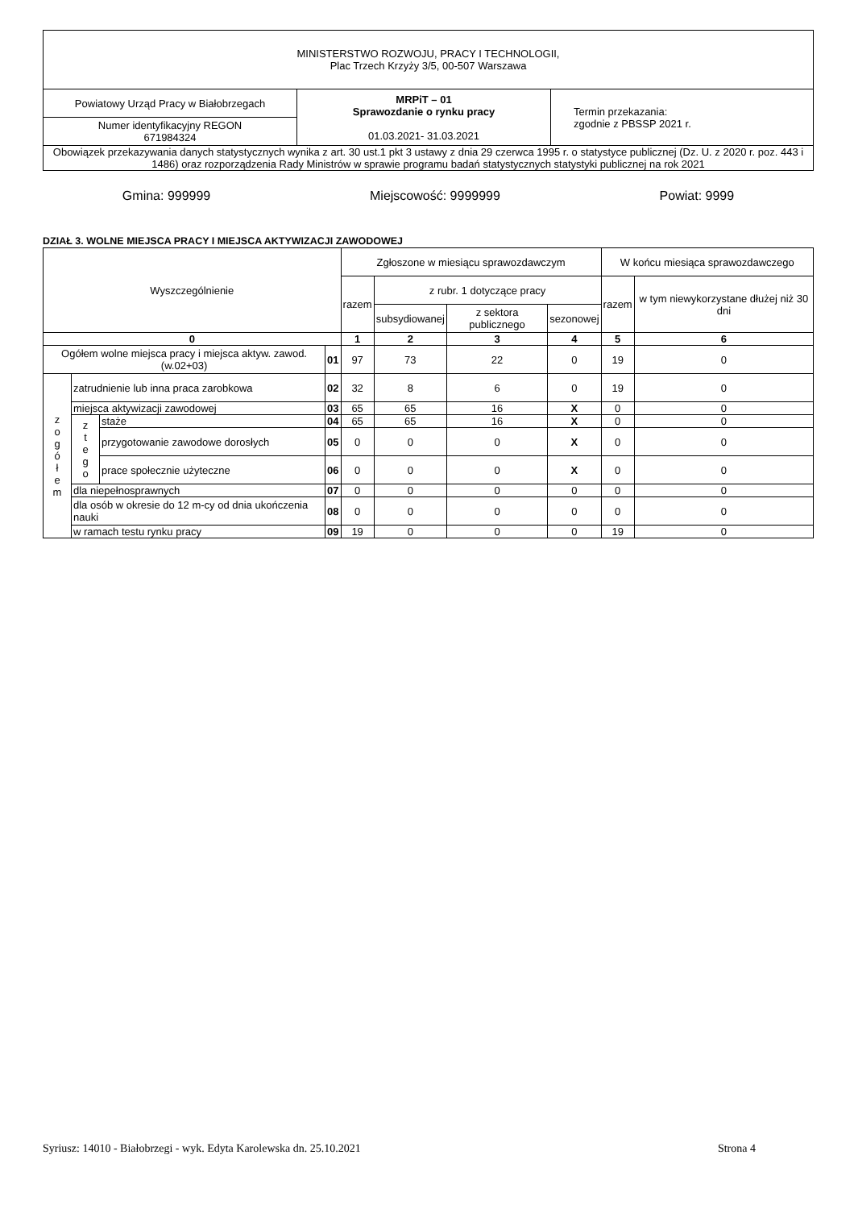| MINISTERSTWO ROZWOJU, PRACY I TECHNOLOGII, Plac Trzech Krzyży 3/5, 00-507 Warszawa | | |
| Powiatowy Urząd Pracy w Białobrzegach | MRPiT – 01 Sprawozdanie o rynku pracy 01.03.2021- 31.03.2021 | Termin przekazania: zgodnie z PBSSP 2021 r. |
| Numer identyfikacyjny REGON 671984324 | | |
| Obowiązek przekazywania danych statystycznych wynika z art. 30 ust.1 pkt 3 ustawy z dnia 29 czerwca 1995 r. o statystyce publicznej (Dz. U. z 2020 r. poz. 443 i 1486) oraz rozporządzenia Rady Ministrów w sprawie programu badań statystycznych statystyki publicznej na rok 2021 | | |
Gmina: 999999 Miejscowość: 9999999 Powiat: 9999
DZIAŁ 3. WOLNE MIEJSCA PRACY I MIEJSCA AKTYWIZACJI ZAWODOWEJ
| Wyszczególnienie | | | | Zgłoszone w miesiącu sprawozdawczym | | | | W końcu miesiąca sprawozdawczego | |
| --- | --- | --- | --- | --- | --- | --- | --- | --- | --- |
| | | | | razem | z rubr. 1 dotyczące pracy | | | razem | w tym niewykorzystane dłużej niż 30 dni |
| | | | | | subsydiowanej | z sektora publicznego | sezonowej | | |
| 0 | | | | 1 | 2 | 3 | 4 | 5 | 6 |
| Ogółem wolne miejsca pracy i miejsca aktyw. zawod. (w.02+03) | | | 01 | 97 | 73 | 22 | 0 | 19 | 0 |
| z o g ó ł e m | zatrudnienie lub inna praca zarobkowa | | 02 | 32 | 8 | 6 | 0 | 19 | 0 |
| | miejsca aktywizacji zawodowej | | 03 | 65 | 65 | 16 | X | 0 | 0 |
| | z t e g o | staże | 04 | 65 | 65 | 16 | X | 0 | 0 |
| | | przygotowanie zawodowe dorosłych | 05 | 0 | 0 | 0 | X | 0 | 0 |
| | | prace społecznie użyteczne | 06 | 0 | 0 | 0 | X | 0 | 0 |
| | dla niepełnosprawnych | | 07 | 0 | 0 | 0 | 0 | 0 | 0 |
| | dla osób w okresie do 12 m-cy od dnia ukończenia nauki | | 08 | 0 | 0 | 0 | 0 | 0 | 0 |
| | w ramach testu rynku pracy | | 09 | 19 | 0 | 0 | 0 | 19 | 0 |
Syriusz: 14010 - Białobrzegi - wyk. Edyta Karolewska dn. 25.10.2021 Strona 4